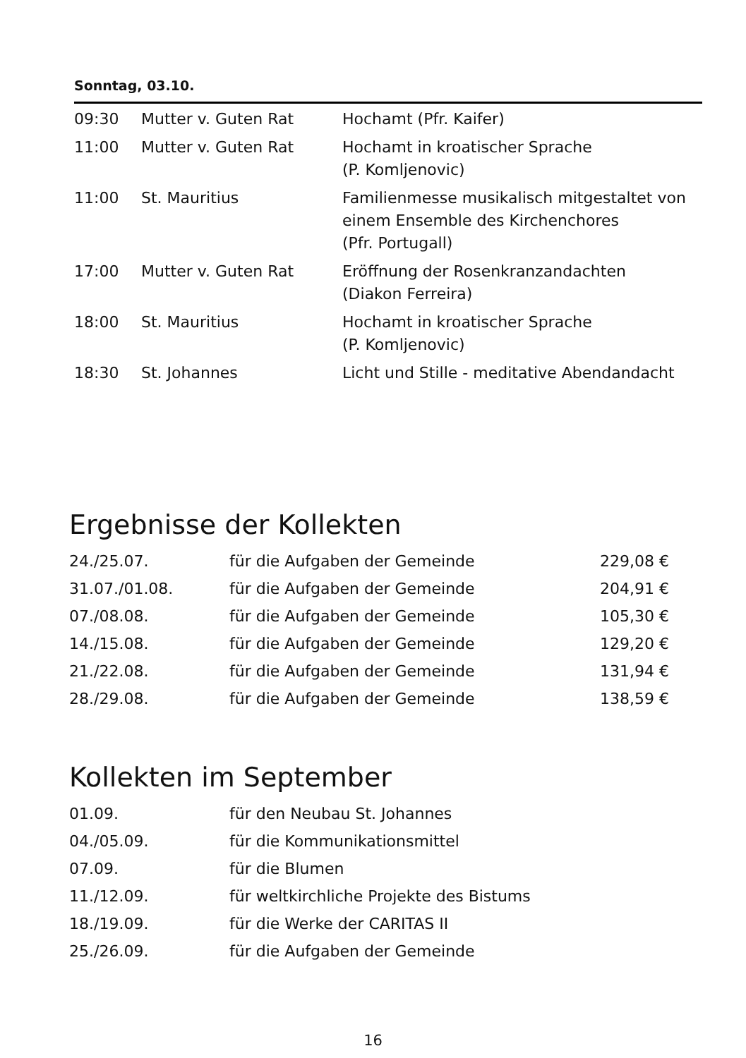Sonntag, 03.10.
| 09:30 | Mutter v. Guten Rat | Hochamt (Pfr. Kaifer) |
| 11:00 | Mutter v. Guten Rat | Hochamt in kroatischer Sprache (P. Komljenovic) |
| 11:00 | St. Mauritius | Familienmesse musikalisch mitgestaltet von einem Ensemble des Kirchenchores (Pfr. Portugall) |
| 17:00 | Mutter v. Guten Rat | Eröffnung der Rosenkranzandachten (Diakon Ferreira) |
| 18:00 | St. Mauritius | Hochamt in kroatischer Sprache (P. Komljenovic) |
| 18:30 | St. Johannes | Licht und Stille - meditative Abendandacht |
Ergebnisse der Kollekten
| 24./25.07. | für die Aufgaben der Gemeinde | 229,08 € |
| 31.07./01.08. | für die Aufgaben der Gemeinde | 204,91 € |
| 07./08.08. | für die Aufgaben der Gemeinde | 105,30 € |
| 14./15.08. | für die Aufgaben der Gemeinde | 129,20 € |
| 21./22.08. | für die Aufgaben der Gemeinde | 131,94 € |
| 28./29.08. | für die Aufgaben der Gemeinde | 138,59 € |
Kollekten im September
| 01.09. | für den Neubau St. Johannes |
| 04./05.09. | für die Kommunikationsmittel |
| 07.09. | für die Blumen |
| 11./12.09. | für weltkirchliche Projekte des Bistums |
| 18./19.09. | für die Werke der CARITAS II |
| 25./26.09. | für die Aufgaben der Gemeinde |
16